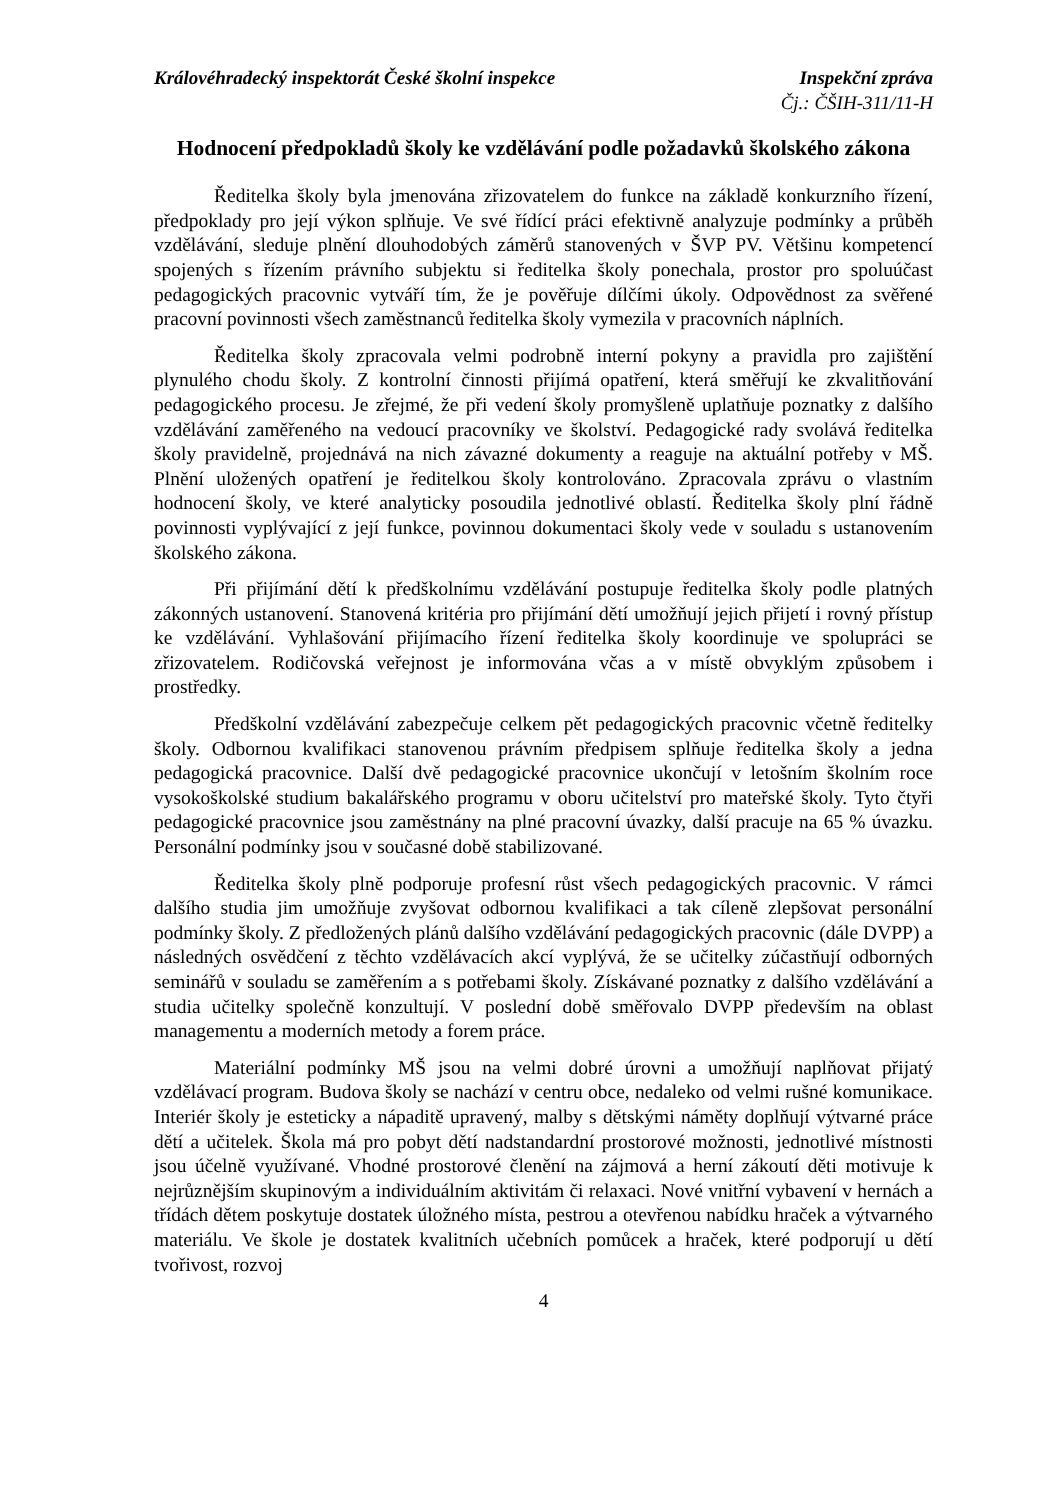Královéhradecký inspektorát České školní inspekce Inspekční zpráva
Čj.: ČŠIH-311/11-H
Hodnocení předpokladů školy ke vzdělávání podle požadavků školského zákona
Ředitelka školy byla jmenována zřizovatelem do funkce na základě konkurzního řízení, předpoklady pro její výkon splňuje. Ve své řídící práci efektivně analyzuje podmínky a průběh vzdělávání, sleduje plnění dlouhodobých záměrů stanovených v ŠVP PV. Většinu kompetencí spojených s řízením právního subjektu si ředitelka školy ponechala, prostor pro spoluúčast pedagogických pracovnic vytváří tím, že je pověřuje dílčími úkoly. Odpovědnost za svěřené pracovní povinnosti všech zaměstnanců ředitelka školy vymezila v pracovních náplních.
Ředitelka školy zpracovala velmi podrobně interní pokyny a pravidla pro zajištění plynulého chodu školy. Z kontrolní činnosti přijímá opatření, která směřují ke zkvalitňování pedagogického procesu. Je zřejmé, že při vedení školy promyšleně uplatňuje poznatky z dalšího vzdělávání zaměřeného na vedoucí pracovníky ve školství. Pedagogické rady svolává ředitelka školy pravidelně, projednává na nich závazné dokumenty a reaguje na aktuální potřeby v MŠ. Plnění uložených opatření je ředitelkou školy kontrolováno. Zpracovala zprávu o vlastním hodnocení školy, ve které analyticky posoudila jednotlivé oblastí. Ředitelka školy plní řádně povinnosti vyplývající z její funkce, povinnou dokumentaci školy vede v souladu s ustanovením školského zákona.
Při přijímání dětí k předškolnímu vzdělávání postupuje ředitelka školy podle platných zákonných ustanovení. Stanovená kritéria pro přijímání dětí umožňují jejich přijetí i rovný přístup ke vzdělávání. Vyhlašování přijímacího řízení ředitelka školy koordinuje ve spolupráci se zřizovatelem. Rodičovská veřejnost je informována včas a v místě obvyklým způsobem i prostředky.
Předškolní vzdělávání zabezpečuje celkem pět pedagogických pracovnic včetně ředitelky školy. Odbornou kvalifikaci stanovenou právním předpisem splňuje ředitelka školy a jedna pedagogická pracovnice. Další dvě pedagogické pracovnice ukončují v letošním školním roce vysokoškolské studium bakalářského programu v oboru učitelství pro mateřské školy. Tyto čtyři pedagogické pracovnice jsou zaměstnány na plné pracovní úvazky, další pracuje na 65 % úvazku. Personální podmínky jsou v současné době stabilizované.
Ředitelka školy plně podporuje profesní růst všech pedagogických pracovnic. V rámci dalšího studia jim umožňuje zvyšovat odbornou kvalifikaci a tak cíleně zlepšovat personální podmínky školy. Z předložených plánů dalšího vzdělávání pedagogických pracovnic (dále DVPP) a následných osvědčení z těchto vzdělávacích akcí vyplývá, že se učitelky zúčastňují odborných seminářů v souladu se zaměřením a s potřebami školy. Získávané poznatky z dalšího vzdělávání a studia učitelky společně konzultují. V poslední době směřovalo DVPP především na oblast managementu a moderních metody a forem práce.
Materiální podmínky MŠ jsou na velmi dobré úrovni a umožňují naplňovat přijatý vzdělávací program. Budova školy se nachází v centru obce, nedaleko od velmi rušné komunikace. Interiér školy je esteticky a nápaditě upravený, malby s dětskými náměty doplňují výtvarné práce dětí a učitelek. Škola má pro pobyt dětí nadstandardní prostorové možnosti, jednotlivé místnosti jsou účelně využívané. Vhodné prostorové členění na zájmová a herní zákoutí děti motivuje k nejrůznějším skupinovým a individuálním aktivitám či relaxaci. Nové vnitřní vybavení v hernách a třídách dětem poskytuje dostatek úložného místa, pestrou a otevřenou nabídku hraček a výtvarného materiálu. Ve škole je dostatek kvalitních učebních pomůcek a hraček, které podporují u dětí tvořivost, rozvoj
4